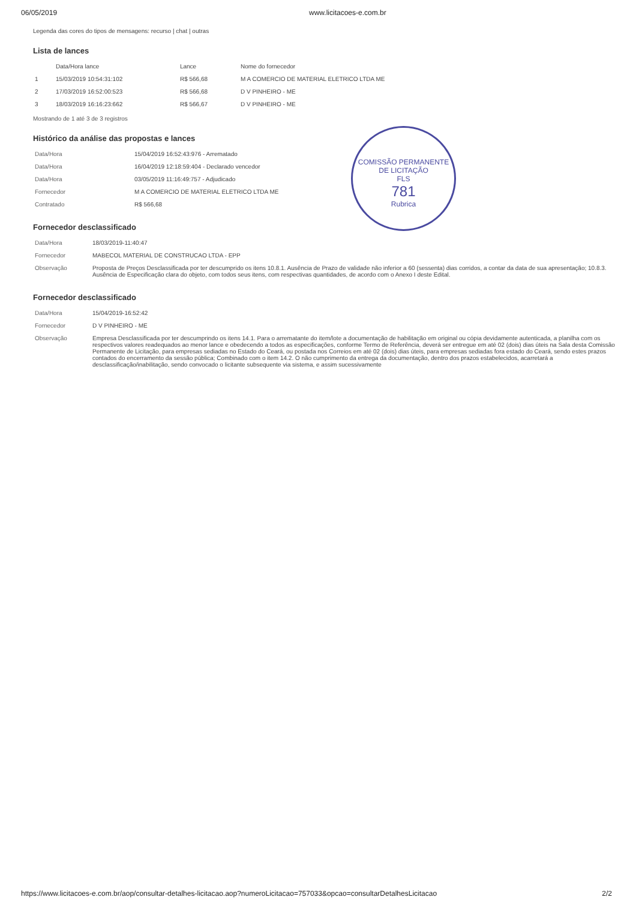06/05/2019 www.licitacoes-e.com.br
Legenda das cores do tipos de mensagens: recurso | chat | outras
Lista de lances
| | Data/Hora lance | Lance | Nome do fornecedor |
| --- | --- | --- | --- |
| 1 | 15/03/2019 10:54:31:102 | R$ 566,68 | M A COMERCIO DE MATERIAL ELETRICO LTDA ME |
| 2 | 17/03/2019 16:52:00:523 | R$ 566,68 | D V PINHEIRO - ME |
| 3 | 18/03/2019 16:16:23:662 | R$ 566,67 | D V PINHEIRO - ME |
Mostrando de 1 até 3 de 3 registros
Histórico da análise das propostas e lances
| Data/Hora | 15/04/2019 16:52:43:976 - Arrematado |
| Data/Hora | 16/04/2019 12:18:59:404 - Declarado vencedor |
| Data/Hora | 03/05/2019 11:16:49:757 - Adjudicado |
| Fornecedor | M A COMERCIO DE MATERIAL ELETRICO LTDA ME |
| Contratado | R$ 566,68 |
COMISSÃO PERMANENTE DE LICITAÇÃO
FLS
781
Rubrica
Fornecedor desclassificado
| Data/Hora | 18/03/2019-11:40:47 |
| Fornecedor | MABECOL MATERIAL DE CONSTRUCAO LTDA - EPP |
| Observação | Proposta de Preços Desclassificada por ter descumprido os itens 10.8.1. Ausência de Prazo de validade não inferior a 60 (sessenta) dias corridos, a contar da data de sua apresentação; 10.8.3. Ausência de Especificação clara do objeto, com todos seus itens, com respectivas quantidades, de acordo com o Anexo I deste Edital. |
Fornecedor desclassificado
| Data/Hora | 15/04/2019-16:52:42 |
| Fornecedor | D V PINHEIRO - ME |
| Observação | Empresa Desclassificada por ter descumprindo os itens 14.1. Para o arrematante do item/lote a documentação de habilitação em original ou cópia devidamente autenticada, a planilha com os respectivos valores readequados ao menor lance e obedecendo a todos as especificações, conforme Termo de Referência, deverá ser entregue em até 02 (dois) dias úteis na Sala desta Comissão Permanente de Licitação, para empresas sediadas no Estado do Ceará, ou postada nos Correios em até 02 (dois) dias úteis, para empresas sediadas fora estado do Ceará, sendo estes prazos contados do encerramento da sessão pública; Combinado com o item 14.2. O não cumprimento da entrega da documentação, dentro dos prazos estabelecidos, acarretará a desclassificação/inabilitação, sendo convocado o licitante subsequente via sistema, e assim sucessivamente |
https://www.licitacoes-e.com.br/aop/consultar-detalhes-licitacao.aop?numeroLicitacao=757033&opcao=consultarDetalhesLicitacao 2/2